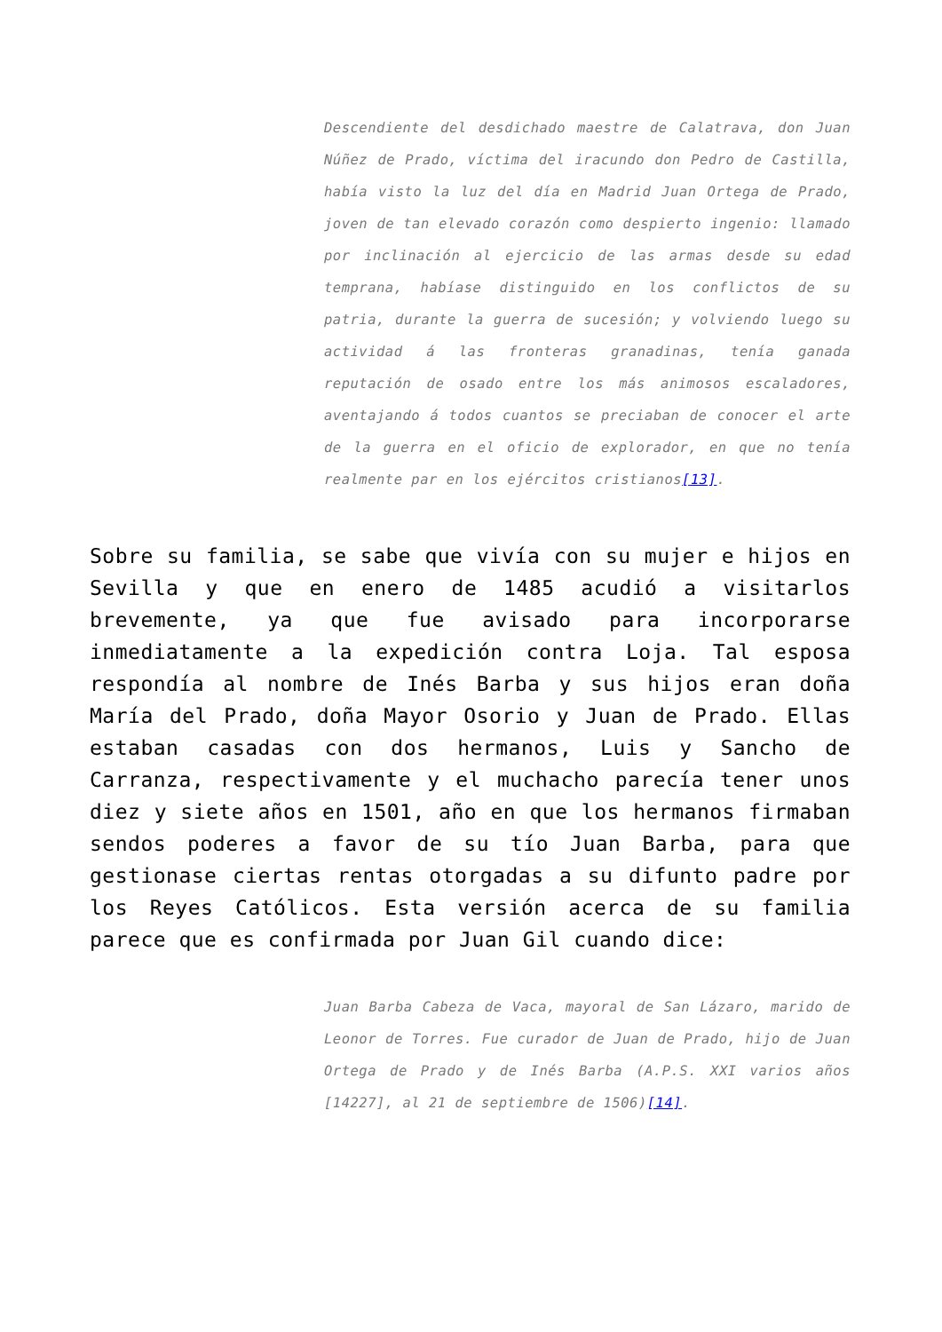Descendiente del desdichado maestre de Calatrava, don Juan Núñez de Prado, víctima del iracundo don Pedro de Castilla, había visto la luz del día en Madrid Juan Ortega de Prado, joven de tan elevado corazón como despierto ingenio: llamado por inclinación al ejercicio de las armas desde su edad temprana, habíase distinguido en los conflictos de su patria, durante la guerra de sucesión; y volviendo luego su actividad á las fronteras granadinas, tenía ganada reputación de osado entre los más animosos escaladores, aventajando á todos cuantos se preciaban de conocer el arte de la guerra en el oficio de explorador, en que no tenía realmente par en los ejércitos cristianos[13].
Sobre su familia, se sabe que vivía con su mujer e hijos en Sevilla y que en enero de 1485 acudió a visitarlos brevemente, ya que fue avisado para incorporarse inmediatamente a la expedición contra Loja. Tal esposa respondía al nombre de Inés Barba y sus hijos eran doña María del Prado, doña Mayor Osorio y Juan de Prado. Ellas estaban casadas con dos hermanos, Luis y Sancho de Carranza, respectivamente y el muchacho parecía tener unos diez y siete años en 1501, año en que los hermanos firmaban sendos poderes a favor de su tío Juan Barba, para que gestionase ciertas rentas otorgadas a su difunto padre por los Reyes Católicos. Esta versión acerca de su familia parece que es confirmada por Juan Gil cuando dice:
Juan Barba Cabeza de Vaca, mayoral de San Lázaro, marido de Leonor de Torres. Fue curador de Juan de Prado, hijo de Juan Ortega de Prado y de Inés Barba (A.P.S. XXI varios años [14227], al 21 de septiembre de 1506)[14].